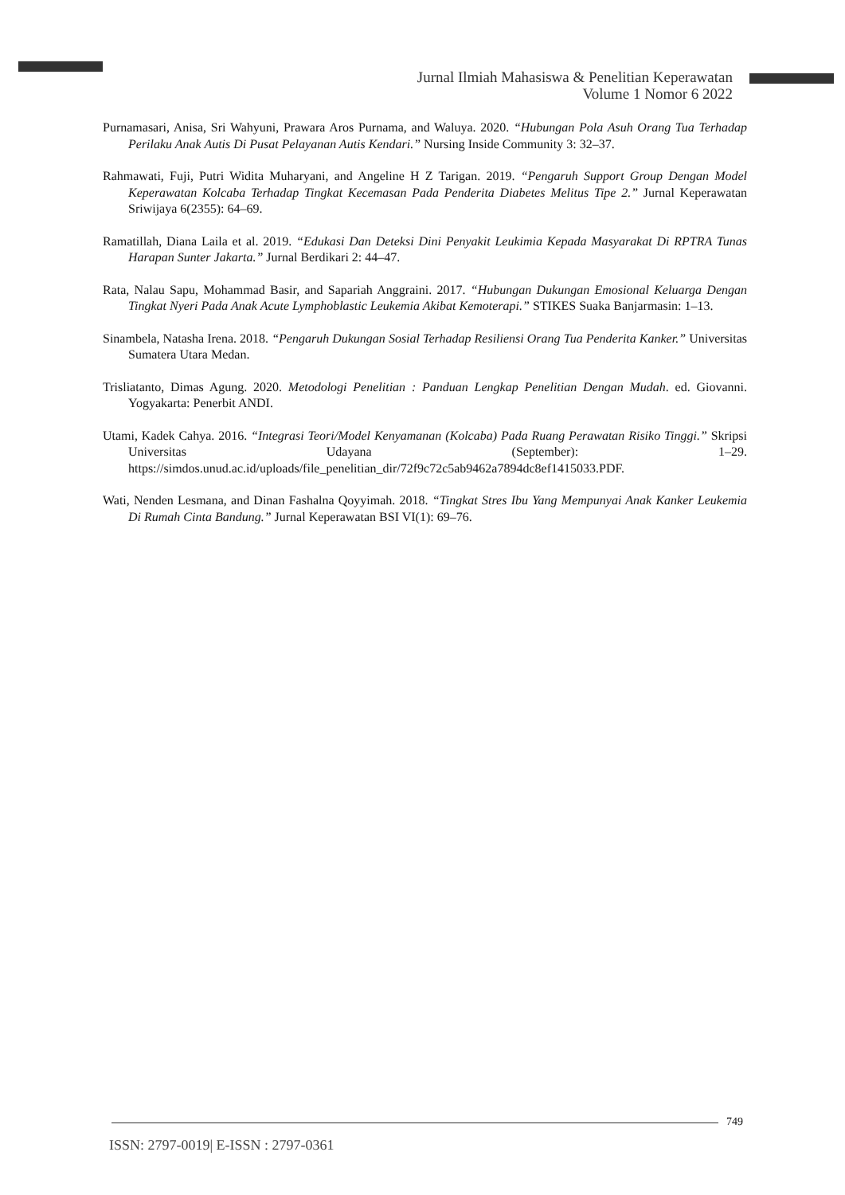Jurnal Ilmiah Mahasiswa & Penelitian Keperawatan
Volume 1 Nomor 6 2022
Purnamasari, Anisa, Sri Wahyuni, Prawara Aros Purnama, and Waluya. 2020. “Hubungan Pola Asuh Orang Tua Terhadap Perilaku Anak Autis Di Pusat Pelayanan Autis Kendari.” Nursing Inside Community 3: 32–37.
Rahmawati, Fuji, Putri Widita Muharyani, and Angeline H Z Tarigan. 2019. “Pengaruh Support Group Dengan Model Keperawatan Kolcaba Terhadap Tingkat Kecemasan Pada Penderita Diabetes Melitus Tipe 2.” Jurnal Keperawatan Sriwijaya 6(2355): 64–69.
Ramatillah, Diana Laila et al. 2019. “Edukasi Dan Deteksi Dini Penyakit Leukimia Kepada Masyarakat Di RPTRA Tunas Harapan Sunter Jakarta.” Jurnal Berdikari 2: 44–47.
Rata, Nalau Sapu, Mohammad Basir, and Sapariah Anggraini. 2017. “Hubungan Dukungan Emosional Keluarga Dengan Tingkat Nyeri Pada Anak Acute Lymphoblastic Leukemia Akibat Kemoterapi.” STIKES Suaka Banjarmasin: 1–13.
Sinambela, Natasha Irena. 2018. “Pengaruh Dukungan Sosial Terhadap Resiliensi Orang Tua Penderita Kanker.” Universitas Sumatera Utara Medan.
Trisliatanto, Dimas Agung. 2020. Metodologi Penelitian : Panduan Lengkap Penelitian Dengan Mudah. ed. Giovanni. Yogyakarta: Penerbit ANDI.
Utami, Kadek Cahya. 2016. “Integrasi Teori/Model Kenyamanan (Kolcaba) Pada Ruang Perawatan Risiko Tinggi.” Skripsi Universitas Udayana (September): 1–29. https://simdos.unud.ac.id/uploads/file_penelitian_dir/72f9c72c5ab9462a7894dc8ef1415033.PDF.
Wati, Nenden Lesmana, and Dinan Fashalna Qoyyimah. 2018. “Tingkat Stres Ibu Yang Mempunyai Anak Kanker Leukemia Di Rumah Cinta Bandung.” Jurnal Keperawatan BSI VI(1): 69–76.
749
ISSN: 2797-0019| E-ISSN : 2797-0361